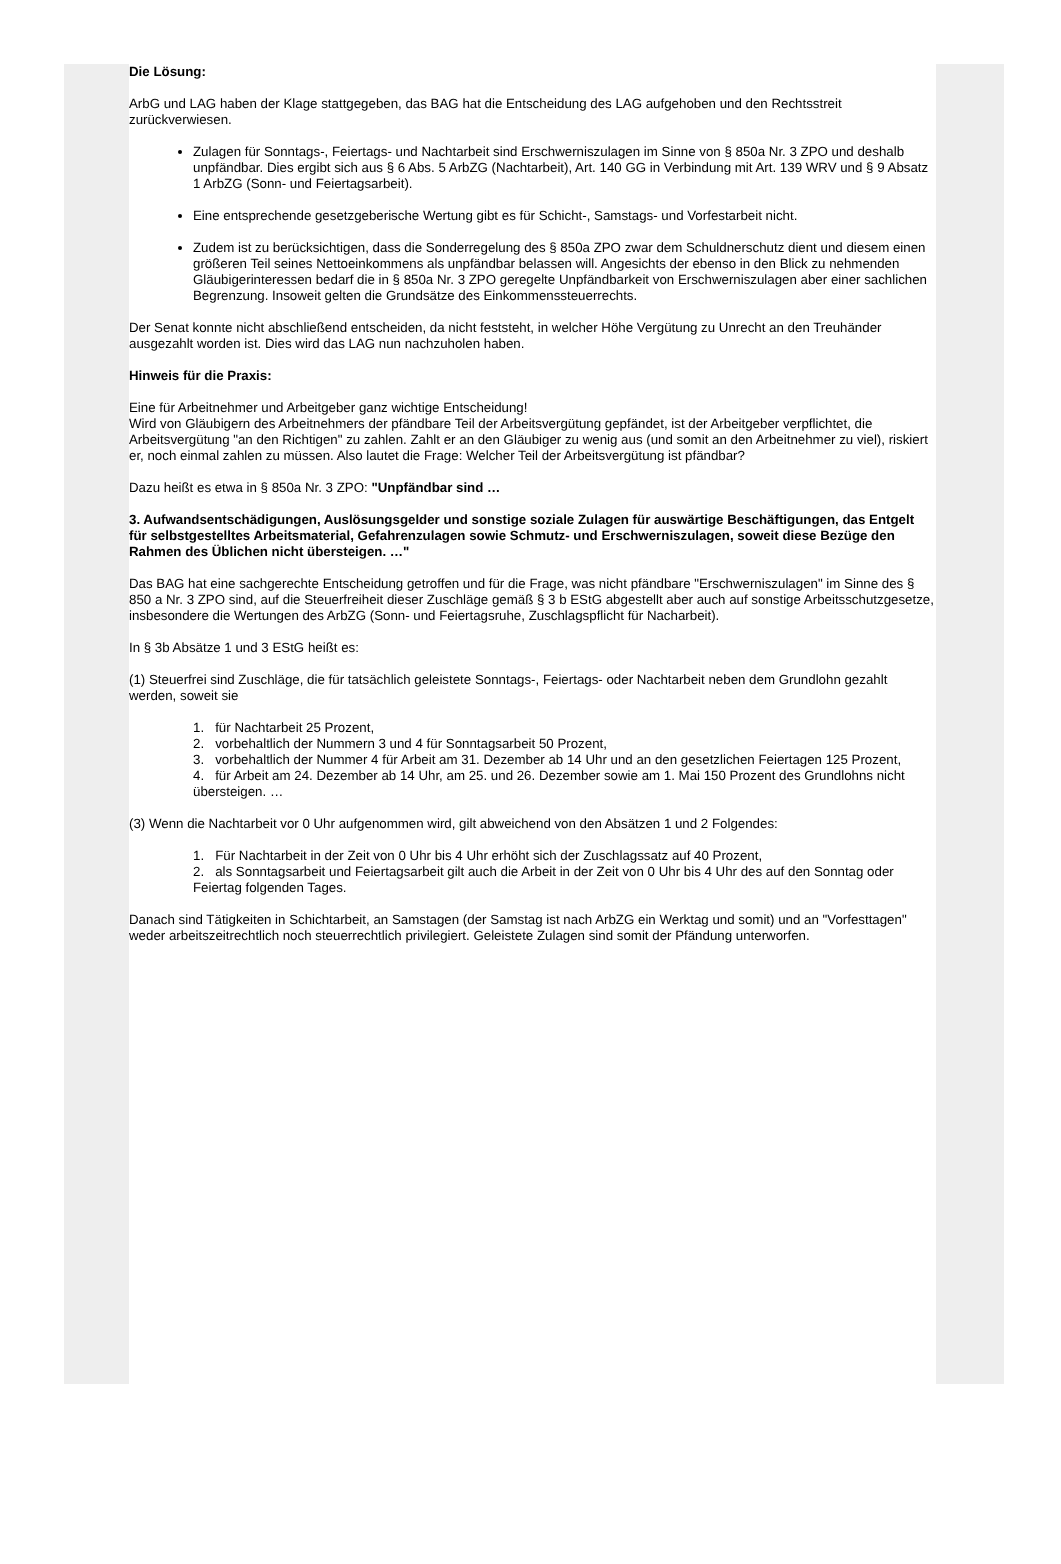Die Lösung:
ArbG und LAG haben der Klage stattgegeben, das BAG hat die Entscheidung des LAG aufgehoben und den Rechtsstreit zurückverwiesen.
Zulagen für Sonntags-, Feiertags- und Nachtarbeit sind Erschwerniszulagen im Sinne von § 850a Nr. 3 ZPO und deshalb unpfändbar. Dies ergibt sich aus § 6 Abs. 5 ArbZG (Nachtarbeit), Art. 140 GG in Verbindung mit Art. 139 WRV und § 9 Absatz 1 ArbZG (Sonn- und Feiertagsarbeit).
Eine entsprechende gesetzgeberische Wertung gibt es für Schicht-, Samstags- und Vorfestarbeit nicht.
Zudem ist zu berücksichtigen, dass die Sonderregelung des § 850a ZPO zwar dem Schuldnerschutz dient und diesem einen größeren Teil seines Nettoeinkommens als unpfändbar belassen will. Angesichts der ebenso in den Blick zu nehmenden Gläubigerinteressen bedarf die in § 850a Nr. 3 ZPO geregelte Unpfändbarkeit von Erschwerniszulagen aber einer sachlichen Begrenzung. Insoweit gelten die Grundsätze des Einkommenssteuerrechts.
Der Senat konnte nicht abschließend entscheiden, da nicht feststeht, in welcher Höhe Vergütung zu Unrecht an den Treuhänder ausgezahlt worden ist. Dies wird das LAG nun nachzuholen haben.
Hinweis für die Praxis:
Eine für Arbeitnehmer und Arbeitgeber ganz wichtige Entscheidung!
Wird von Gläubigern des Arbeitnehmers der pfändbare Teil der Arbeitsvergütung gepfändet, ist der Arbeitgeber verpflichtet, die Arbeitsvergütung "an den Richtigen" zu zahlen. Zahlt er an den Gläubiger zu wenig aus (und somit an den Arbeitnehmer zu viel), riskiert er, noch einmal zahlen zu müssen. Also lautet die Frage: Welcher Teil der Arbeitsvergütung ist pfändbar?
Dazu heißt es etwa in § 850a Nr. 3 ZPO: "Unpfändbar sind …
3. Aufwandsentschädigungen, Auslösungsgelder und sonstige soziale Zulagen für auswärtige Beschäftigungen, das Entgelt für selbstgestelltes Arbeitsmaterial, Gefahrenzulagen sowie Schmutz- und Erschwerniszulagen, soweit diese Bezüge den Rahmen des Üblichen nicht übersteigen. …"
Das BAG hat eine sachgerechte Entscheidung getroffen und für die Frage, was nicht pfändbare "Erschwerniszulagen" im Sinne des § 850 a Nr. 3 ZPO sind, auf die Steuerfreiheit dieser Zuschläge gemäß § 3 b EStG abgestellt aber auch auf sonstige Arbeitsschutzgesetze, insbesondere die Wertungen des ArbZG (Sonn- und Feiertagsruhe, Zuschlagspflicht für Nacharbeit).
In § 3b Absätze 1 und 3 EStG heißt es:
(1) Steuerfrei sind Zuschläge, die für tatsächlich geleistete Sonntags-, Feiertags- oder Nachtarbeit neben dem Grundlohn gezahlt werden, soweit sie
1. für Nachtarbeit 25 Prozent,
2. vorbehaltlich der Nummern 3 und 4 für Sonntagsarbeit 50 Prozent,
3. vorbehaltlich der Nummer 4 für Arbeit am 31. Dezember ab 14 Uhr und an den gesetzlichen Feiertagen 125 Prozent,
4. für Arbeit am 24. Dezember ab 14 Uhr, am 25. und 26. Dezember sowie am 1. Mai 150 Prozent des Grundlohns nicht übersteigen. …
(3) Wenn die Nachtarbeit vor 0 Uhr aufgenommen wird, gilt abweichend von den Absätzen 1 und 2 Folgendes:
1. Für Nachtarbeit in der Zeit von 0 Uhr bis 4 Uhr erhöht sich der Zuschlagssatz auf 40 Prozent,
2. als Sonntagsarbeit und Feiertagsarbeit gilt auch die Arbeit in der Zeit von 0 Uhr bis 4 Uhr des auf den Sonntag oder Feiertag folgenden Tages.
Danach sind Tätigkeiten in Schichtarbeit, an Samstagen (der Samstag ist nach ArbZG ein Werktag und somit) und an "Vorfesttagen" weder arbeitszeitrechtlich noch steuerrechtlich privilegiert. Geleistete Zulagen sind somit der Pfändung unterworfen.